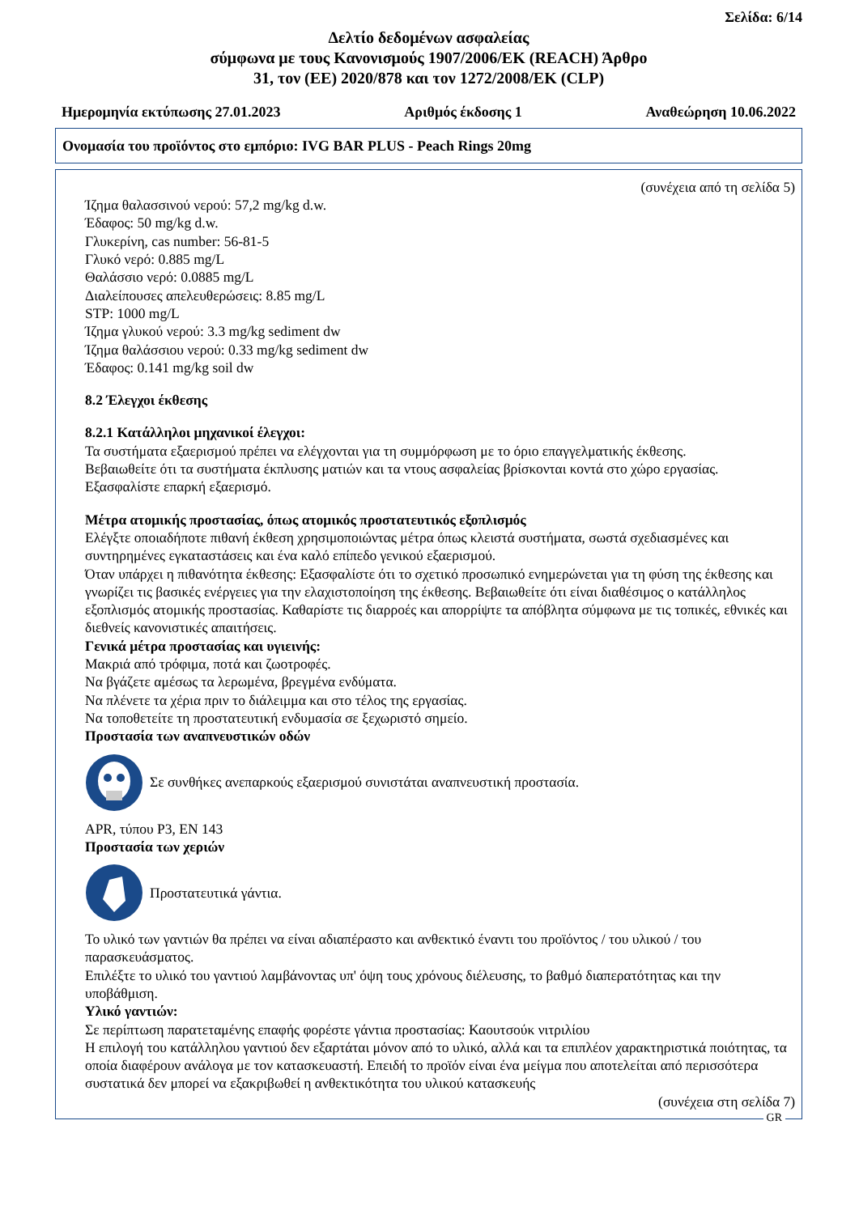Σελίδα: 6/14
Δελτίο δεδομένων ασφαλείας
σύμφωνα με τους Κανονισμούς 1907/2006/ΕΚ (REACH) Άρθρο
31, τον (ΕΕ) 2020/878 και τον 1272/2008/ΕΚ (CLP)
Ημερομηνία εκτύπωσης 27.01.2023 Αριθμός έκδοσης 1 Αναθεώρηση 10.06.2022
Ονομασία του προϊόντος στο εμπόριο: IVG BAR PLUS - Peach Rings 20mg
(συνέχεια από τη σελίδα 5)
Ίζημα θαλασσινού νερού: 57,2 mg/kg d.w.
Έδαφος: 50 mg/kg d.w.
Γλυκερίνη, cas number: 56-81-5
Γλυκό νερό: 0.885 mg/L
Θαλάσσιο νερό: 0.0885 mg/L
Διαλείπουσες απελευθερώσεις: 8.85 mg/L
STP: 1000 mg/L
Ίζημα γλυκού νερού: 3.3 mg/kg sediment dw
Ίζημα θαλάσσιου νερού: 0.33 mg/kg sediment dw
Έδαφος: 0.141 mg/kg soil dw
8.2 Έλεγχοι έκθεσης
8.2.1 Κατάλληλοι μηχανικοί έλεγχοι:
Τα συστήματα εξαερισμού πρέπει να ελέγχονται για τη συμμόρφωση με το όριο επαγγελματικής έκθεσης.
Βεβαιωθείτε ότι τα συστήματα έκπλυσης ματιών και τα ντους ασφαλείας βρίσκονται κοντά στο χώρο εργασίας.
Εξασφαλίστε επαρκή εξαερισμό.
Μέτρα ατομικής προστασίας, όπως ατομικός προστατευτικός εξοπλισμός
Ελέγξτε οποιαδήποτε πιθανή έκθεση χρησιμοποιώντας μέτρα όπως κλειστά συστήματα, σωστά σχεδιασμένες και συντηρημένες εγκαταστάσεις και ένα καλό επίπεδο γενικού εξαερισμού.
Όταν υπάρχει η πιθανότητα έκθεσης: Εξασφαλίστε ότι το σχετικό προσωπικό ενημερώνεται για τη φύση της έκθεσης και γνωρίζει τις βασικές ενέργειες για την ελαχιστοποίηση της έκθεσης. Βεβαιωθείτε ότι είναι διαθέσιμος ο κατάλληλος εξοπλισμός ατομικής προστασίας. Καθαρίστε τις διαρροές και απορρίψτε τα απόβλητα σύμφωνα με τις τοπικές, εθνικές και διεθνείς κανονιστικές απαιτήσεις.
Γενικά μέτρα προστασίας και υγιεινής:
Μακριά από τρόφιμα, ποτά και ζωοτροφές.
Να βγάζετε αμέσως τα λερωμένα, βρεγμένα ενδύματα.
Να πλένετε τα χέρια πριν το διάλειμμα και στο τέλος της εργασίας.
Να τοποθετείτε τη προστατευτική ενδυμασία σε ξεχωριστό σημείο.
Προστασία των αναπνευστικών οδών
Σε συνθήκες ανεπαρκούς εξαερισμού συνιστάται αναπνευστική προστασία.
APR, τύπου P3, EN 143
Προστασία των χεριών
Προστατευτικά γάντια.
Το υλικό των γαντιών θα πρέπει να είναι αδιαπέραστο και ανθεκτικό έναντι του προϊόντος / του υλικού / του παρασκευάσματος.
Επιλέξτε το υλικό του γαντιού λαμβάνοντας υπ' όψη τους χρόνους διέλευσης, το βαθμό διαπερατότητας και την υποβάθμιση.
Υλικό γαντιών:
Σε περίπτωση παρατεταμένης επαφής φορέστε γάντια προστασίας: Καουτσούκ νιτριλίου
Η επιλογή του κατάλληλου γαντιού δεν εξαρτάται μόνον από το υλικό, αλλά και τα επιπλέον χαρακτηριστικά ποιότητας, τα οποία διαφέρουν ανάλογα με τον κατασκευαστή. Επειδή το προϊόν είναι ένα μείγμα που αποτελείται από περισσότερα συστατικά δεν μπορεί να εξακριβωθεί η ανθεκτικότητα του υλικού κατασκευής
(συνέχεια στη σελίδα 7)
GR